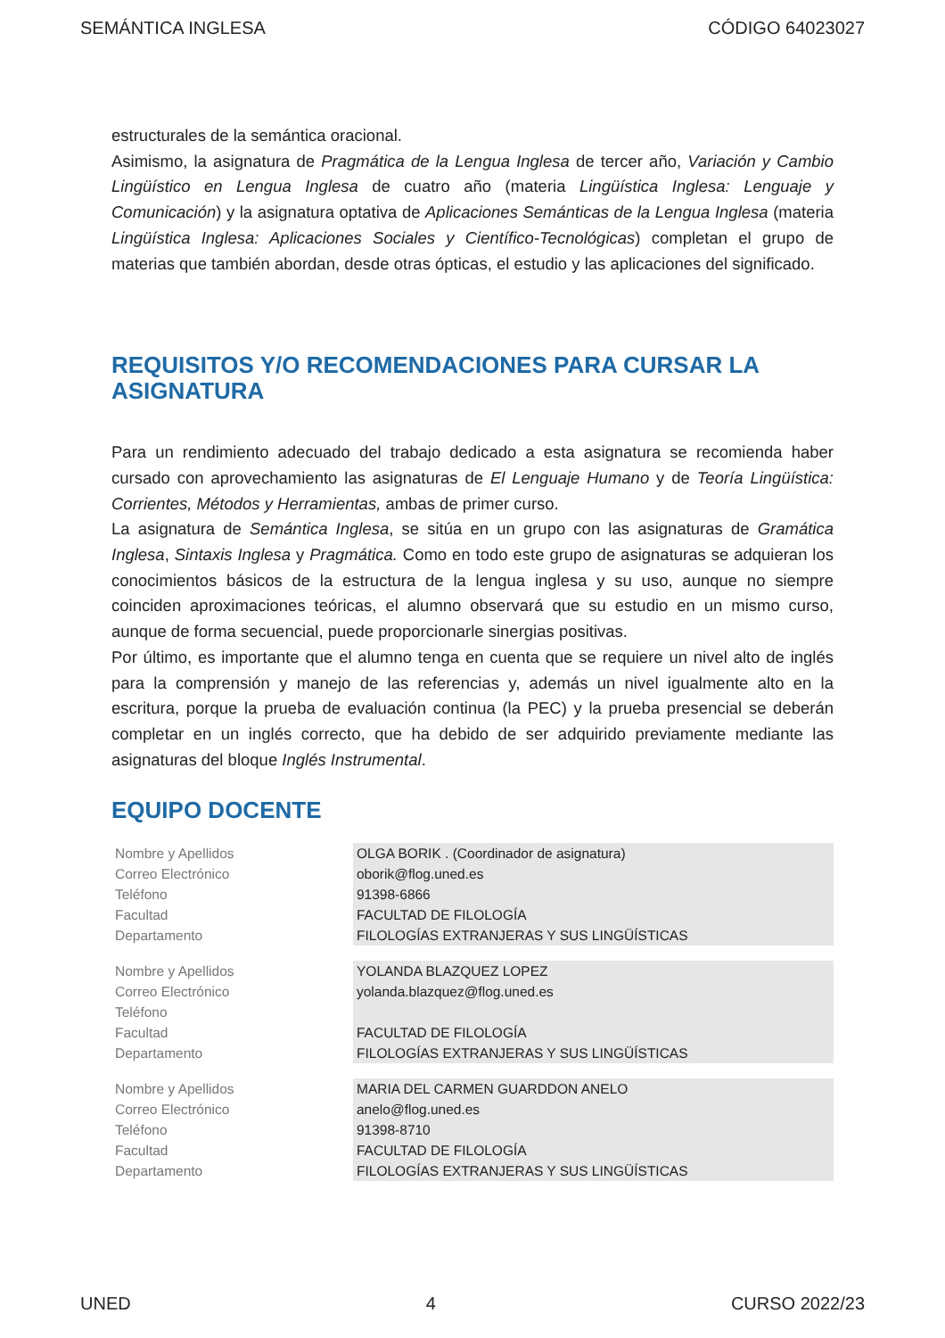SEMÁNTICA INGLESA CÓDIGO 64023027
estructurales de la semántica oracional.
Asimismo, la asignatura de Pragmática de la Lengua Inglesa de tercer año, Variación y Cambio Lingüístico en Lengua Inglesa de cuatro año (materia Lingüística Inglesa: Lenguaje y Comunicación) y la asignatura optativa de Aplicaciones Semánticas de la Lengua Inglesa (materia Lingüística Inglesa: Aplicaciones Sociales y Científico-Tecnológicas) completan el grupo de materias que también abordan, desde otras ópticas, el estudio y las aplicaciones del significado.
REQUISITOS Y/O RECOMENDACIONES PARA CURSAR LA ASIGNATURA
Para un rendimiento adecuado del trabajo dedicado a esta asignatura se recomienda haber cursado con aprovechamiento las asignaturas de El Lenguaje Humano y de Teoría Lingüística: Corrientes, Métodos y Herramientas, ambas de primer curso.
La asignatura de Semántica Inglesa, se sitúa en un grupo con las asignaturas de Gramática Inglesa, Sintaxis Inglesa y Pragmática. Como en todo este grupo de asignaturas se adquieran los conocimientos básicos de la estructura de la lengua inglesa y su uso, aunque no siempre coinciden aproximaciones teóricas, el alumno observará que su estudio en un mismo curso, aunque de forma secuencial, puede proporcionarle sinergias positivas.
Por último, es importante que el alumno tenga en cuenta que se requiere un nivel alto de inglés para la comprensión y manejo de las referencias y, además un nivel igualmente alto en la escritura, porque la prueba de evaluación continua (la PEC) y la prueba presencial se deberán completar en un inglés correcto, que ha debido de ser adquirido previamente mediante las asignaturas del bloque Inglés Instrumental.
EQUIPO DOCENTE
| Nombre y Apellidos | OLGA BORIK . (Coordinador de asignatura) |
| Correo Electrónico | oborik@flog.uned.es |
| Teléfono | 91398-6866 |
| Facultad | FACULTAD DE FILOLOGÍA |
| Departamento | FILOLOGÍAS EXTRANJERAS Y SUS LINGÜÍSTICAS |
| Nombre y Apellidos | YOLANDA BLAZQUEZ LOPEZ |
| Correo Electrónico | yolanda.blazquez@flog.uned.es |
| Teléfono | |
| Facultad | FACULTAD DE FILOLOGÍA |
| Departamento | FILOLOGÍAS EXTRANJERAS Y SUS LINGÜÍSTICAS |
| Nombre y Apellidos | MARIA DEL CARMEN GUARDDON ANELO |
| Correo Electrónico | anelo@flog.uned.es |
| Teléfono | 91398-8710 |
| Facultad | FACULTAD DE FILOLOGÍA |
| Departamento | FILOLOGÍAS EXTRANJERAS Y SUS LINGÜÍSTICAS |
UNED 4 CURSO 2022/23